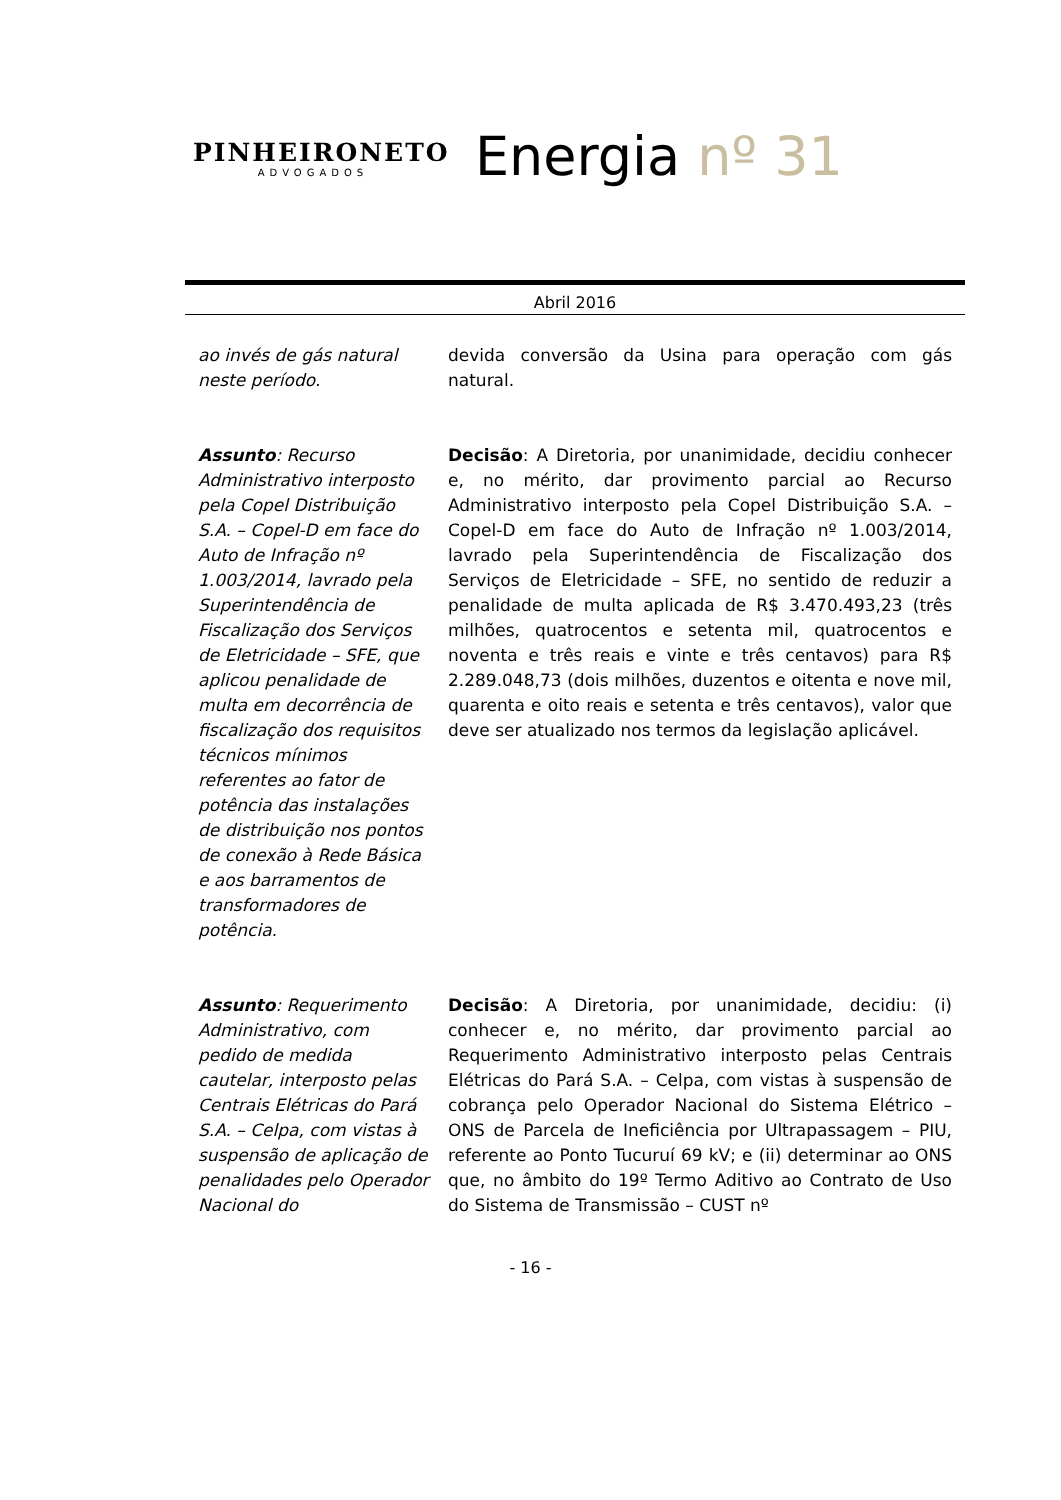PINHEIRONETO
ADVOGADOS
Energia nº 31
Abril 2016
| ao invés de gás natural neste período. | devida conversão da Usina para operação com gás natural. |
| Assunto : Recurso Administrativo interposto pela Copel Distribuição S.A. – Copel-D em face do Auto de Infração nº 1.003/2014, lavrado pela Superintendência de Fiscalização dos Serviços de Eletricidade – SFE, que aplicou penalidade de multa em decorrência de fiscalização dos requisitos técnicos mínimos referentes ao fator de potência das instalações de distribuição nos pontos de conexão à Rede Básica e aos barramentos de transformadores de potência. | Decisão : A Diretoria, por unanimidade, decidiu conhecer e, no mérito, dar provimento parcial ao Recurso Administrativo interposto pela Copel Distribuição S.A. – Copel-D em face do Auto de Infração nº 1.003/2014, lavrado pela Superintendência de Fiscalização dos Serviços de Eletricidade – SFE, no sentido de reduzir a penalidade de multa aplicada de R$ 3.470.493,23 (três milhões, quatrocentos e setenta mil, quatrocentos e noventa e três reais e vinte e três centavos) para R$ 2.289.048,73 (dois milhões, duzentos e oitenta e nove mil, quarenta e oito reais e setenta e três centavos), valor que deve ser atualizado nos termos da legislação aplicável. |
| Assunto : Requerimento Administrativo, com pedido de medida cautelar, interposto pelas Centrais Elétricas do Pará S.A. – Celpa, com vistas à suspensão de aplicação de penalidades pelo Operador Nacional do | Decisão : A Diretoria, por unanimidade, decidiu: (i) conhecer e, no mérito, dar provimento parcial ao Requerimento Administrativo interposto pelas Centrais Elétricas do Pará S.A. – Celpa, com vistas à suspensão de cobrança pelo Operador Nacional do Sistema Elétrico – ONS de Parcela de Ineficiência por Ultrapassagem – PIU, referente ao Ponto Tucuruí 69 kV; e (ii) determinar ao ONS que, no âmbito do 19º Termo Aditivo ao Contrato de Uso do Sistema de Transmissão – CUST nº |
- 16 -